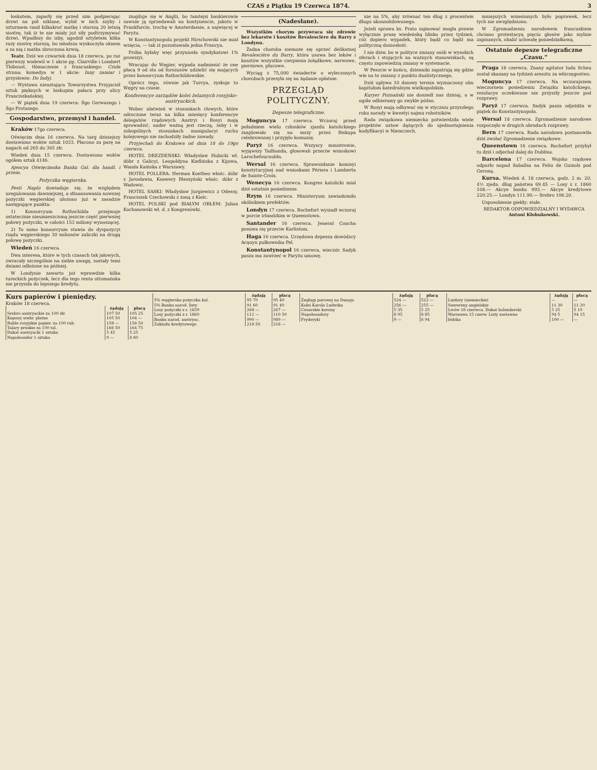CZAS z Piątku 19 Czerwca 1874. 3
łoskotem, zaparły się przed nim podpierając drzwi na pół szklane, wybił w nich szyby i szturmem ranił kilkakroć matkę i starszą 20 letnią siostrę, tak iż te nie miały już siły podtrzymywać drzwi. Wpadłszy do izby, ugodził sztyletem kilka razy siostrę starszą, bo młodsza wyskoczyła oknem a za nią i matka zbroczona krwią.
Teatr. Dziś we czwartek dnia 18 czerwca, po raz pierwszy wodewil w 1 akcie pp. Clairville i Lombert Thiboust, tłómaczenie z francuskiego: Czuła struna; komedya w 1 akcie: Inny zamiar i przysłowie: Do Indyj.
— Wystawa nieustająca Towarzystwa Przyjaciół sztuk pięknych w biskupim pałacu przy ulicy Franciszkańskiej.
— W piątek dnia 19 czerwca: Śgo Gerwazego i Śgo Protazego.
Gospodarstwo, przemysł i handel.
Kraków 17go czerwca.
Oświęcim dnia 16 czerwca. Na targ dzisiejszy dostawiono wołów sztuk 1033. Płacono za parę na nogach od 265 do 365 złr.
Wiedeń dnia 15 czerwca. Dostawiono wołów ogółem sztuk 4146.
Ajencya Oświęcimska Banku Gal. dla handl. i przem.
Pożyczka węgierska.
Pesti Naplo dowiaduje się, że względem uregulowania dawniejszej, a sfinansowania nowszej pożyczki węgierskiej ułożono już w zasadzie następujące punkta:
1) Konsorcyum Rothschilda przejmuje ostatecznie nieumieszczoną jeszcze część pierwszej połowy pożyczki, w całości 153 miliony wynoszącej.
2) To samo konsorcyum stawia do dyspozycyi rządu węgierskiego 30 milionów zaliczki na drugą połowę pożyczki.
Wiedeń 16 czerwca.
Dwa interesa, które w tych czasach tak jałowych, zwracały szczególnie na siebie uwagę, zostały temi dniami odłożone na później.
W Londynie zawarto już wprawdzie kilka tureckich pożyczek, lecz dla tego renta ottomańska nie przyszła do lepszego kredytu.
znajduje się w Anglii, bo tamtejsi bankierowie zawsze ją sprzedawali na kontynencie, jakoto w Frankfurcie, trochę w Amsterdamie, a najwięcej w Paryżu.
W Konstantynopolu projekt Hirschowski nie miał wzięcia, — tak iż pozostawała jedna Francya.
Próba byłaby więc przyniosła syndykatowi 1% prowizyi.
Wracając do Węgier, wypada nadmienić że one płacą 9 od sta od forszusów udzielić się mających przez konsorcyum Rothschildowskie.
Oprócz tego, równie jak Turcya, zyskuje to Węgry na czasie.
Konferencye zarządów kolei żelaznych rosyjsko-austryackich.
Wobec ułatwień w stosunkach cłowych, które odroczone teraz na kilka miesięcy konferencye delegatów rządowych Austryi i Rosyi mają sprowadzić, nader ważną jest rzeczą, żeby i w zobopólnych stosunkach manipulacyi ruchu kolejowego nie zachodziły żadne zawady.
Przyjechali do Krakowa od dnia 18 do 19go czerwca.
HOTEL DREZDEŃSKI: Władysław Hubicki wł. dóbr z Galicyi, Leopoldyna Kieflińska z Kijowa, Wanda Kaińska z Warszawy.
HOTEL POLLERA: Herman Koetheo właśc. dóbr z Jarosławia, Ksawery Bleszyński właśc. dóbr z Wadowic.
HOTEL SASKI: Władysław Jurgiewicz z Odessy, Franciszek Czechowski z żoną z Kielc.
HOTEL POLSKI pod BIAŁYM ORŁEM: Julian Kochanowski wł. d. z Kongresówki.
(Nadesłane).
Wszystkim chorym przywraca się zdrowie bez lekarstw i kosztów Revalescière du Barry z Londynu.
Żadna choroba niemoże się oprzeć delikatnej Revalescière du Barry, która usuwa bez leków i kosztów wszystkie cierpienia żołądkowe, nerwowe, piersiowe, płucowe.
Wyciąg z 75,000 świadectw o wyleczonych chorobach przesyła się na żądanie opłatnie.
PRZEGLĄD POLITYCZNY.
Depesze telegraficzne.
Moguncya 17 czerwca. Wczoraj przed południem wielu członków zjazdu katolickiego znajdowało się na mszy przez Biskupa celebrowanej i przyjęło komunię.
Paryż 16 czerwca. Wszyscy ministrowie, wyjąwszy Tailhanda, głosowali przeciw wnioskowi Larochefoucaulda.
Wersal 16 czerwca. Sprawozdanie komisyi konstytucyjnej nad wnioskami Périera i Lamberta de Sainte-Croix.
Wenecya 16 czerwca. Kongres katolicki miał dziś ostatnie posiedzenie.
Rzym 16 czerwca. Ministeryum zawiadomiło okólnikiem prefektów.
Londyn 17 czerwca. Rochefort wysiadł wczoraj w porcie irlandzkim w Queenstown.
Santander 16 czerwca. Jenerał Concha posuwa się przeciw Karlistom.
Haga 16 czerwca. Urzędowa depesza dowódzcy Acąuyn pułkownika Pel.
Konstantynopol 16 czerwca, wieczór. Sadyk pasza ma zawrzeć w Paryżu umowę.
nie na 5%, aby zrównać ten dług z procentem długu ukonsolidowanego.
Jeżeli sprawa ks. Prato zajmować mogła prawie wyłącznie prasę wiedeńską blisko przez tydzień, cóż dopiero wypadek, który bądź co bądź ma polityczną doniosłość.
I nie dziw, bo w polityce zmiany osób w wysokich sferach i stojących na ważnych stanowiskach, są często zapowiedzią zmiany w systemacie.
W Peszcie w końcu, dzienniki zapatrują się gdzie wie na te zmiany z punktu dualistycznego.
Dziś upływa 10 dniowy termin wyznaczony obu kapitułom katedralnym wielkopolskim.
Kuryer Poznański nie doszedł nas dzisiaj, a w ogóle odbieramy go zwykle późno.
W Rosyi mają odbywać się w styczniu przyszłego roku narady w kwestyi najmu robotników.
Rada związkowa niemiecka potwierdziła wiele projektów ustaw dążących do ujednostajnienia kodyfikacyi w Niemczech.
mniejszych wniesionych było poprawek, lecz tych nie uwzględniono.
W Zgromadzeniu narodowem francuskiem chciano protestacyą pięciu głosów jako mylnie zapisanych, obalić uchwałę poniedziałkową.
Ostatnie depesze telegraficzne „Czasu.“
Praga 18 czerwca. Znany agitator ludu Scheu został skazany na tydzień aresztu za włóczęgostwo.
Moguncya 17 czerwca. Na wczorajszem wieczornem posiedzeniu Związku katolickiego, rezolucye oczekiwane nie przyszły jeszcze pod rozprawy.
Paryż 17 czerwca. Sadyk pasza odjeżdża w piątek do Konstantynopola.
Wersal 18 czerwca. Zgromadzenie narodowe rozpoczęło w drugich obradach rozprawy.
Bern 17 czerwca. Rada narodowa postanowiła dziś zwołać Zgromadzenie związkowe.
Queenstown 16 czerwca. Rochefort przybył tu dziś i odjechał dalej do Dublina.
Barcelona 17 czerwca. Wojsko rządowe odparło napad Saballsa na Feliu de Guixols pod Geroną.
Kursa. Wiedeń d. 18 czerwca, godz. 2 m. 20. 4½ zjedn. dług państwa 69.45 — Losy z r. 1860 108.— Akcye banku 993.— Akcye kredytowe 220.25.— Londyn 111.90.— Srebro 106.20.
Usposobienie giełdy: stałe.
REDAKTOR ODPOWIEDZIALNY I WYDAWCA
Antoni Kłobukowski.
Kurs papierów i pieniędzy.
Kraków 18 czerwca.
| | żądają | płacą |
| --- | --- | --- |
| Srebro austryackie za 100 złr. | 107 50 | 105 25 |
| Kupony srebr. płatne | 105 50 | 104 — |
| Ruble rosyjskie papier. za 100 rub. | 158 — | 156 50 |
| Talary pruskie za 100 tal. | 166 50 | 164 75 |
| Dukat austryacki 1 sztuka | 5 45 | 5 25 |
| Napoleondor 1 sztuka | 9 — | 8 80 |
| | żądają | płacą |
| --- | --- | --- |
| 5% węgierska pożyczka kol. | 95 70 | 95 40 |
| 5% Banku narod. listy | 91 60 | 91 40 |
| Losy pożyczki z r. 1839 | 268 — | 267 — |
| Losy pożyczki z r. 1860 | 111 — | 110 50 |
| Banku narod. austryac. | 990 — | 989 — |
| Zakładu kredytowego | 218 50 | 218 — |
| | żądają | płacą |
| --- | --- | --- |
| Żeglugi parowej na Dunaju | 524 — | 522 — |
| Kolei Karola Ludwika | 256 — | 255 — |
| Cesarskie korony | 5 35 | 5 25 |
| Napoleondory | 8 95 | 8 85 |
| Fryderyki | 9 — | 8 94 |
| | żądają | płacą |
| --- | --- | --- |
| Luidory (niemieckie) | — | — |
| Suwereny angielskie | 11 30 | 11 20 |
| Lwów 18 czerwca. Dukat holenderski | 5 25 | 5 19 |
| Warszawa 15 czerw. Listy zastawne | 94 5 | 94 15 |
| łódzka | 100 — | — |